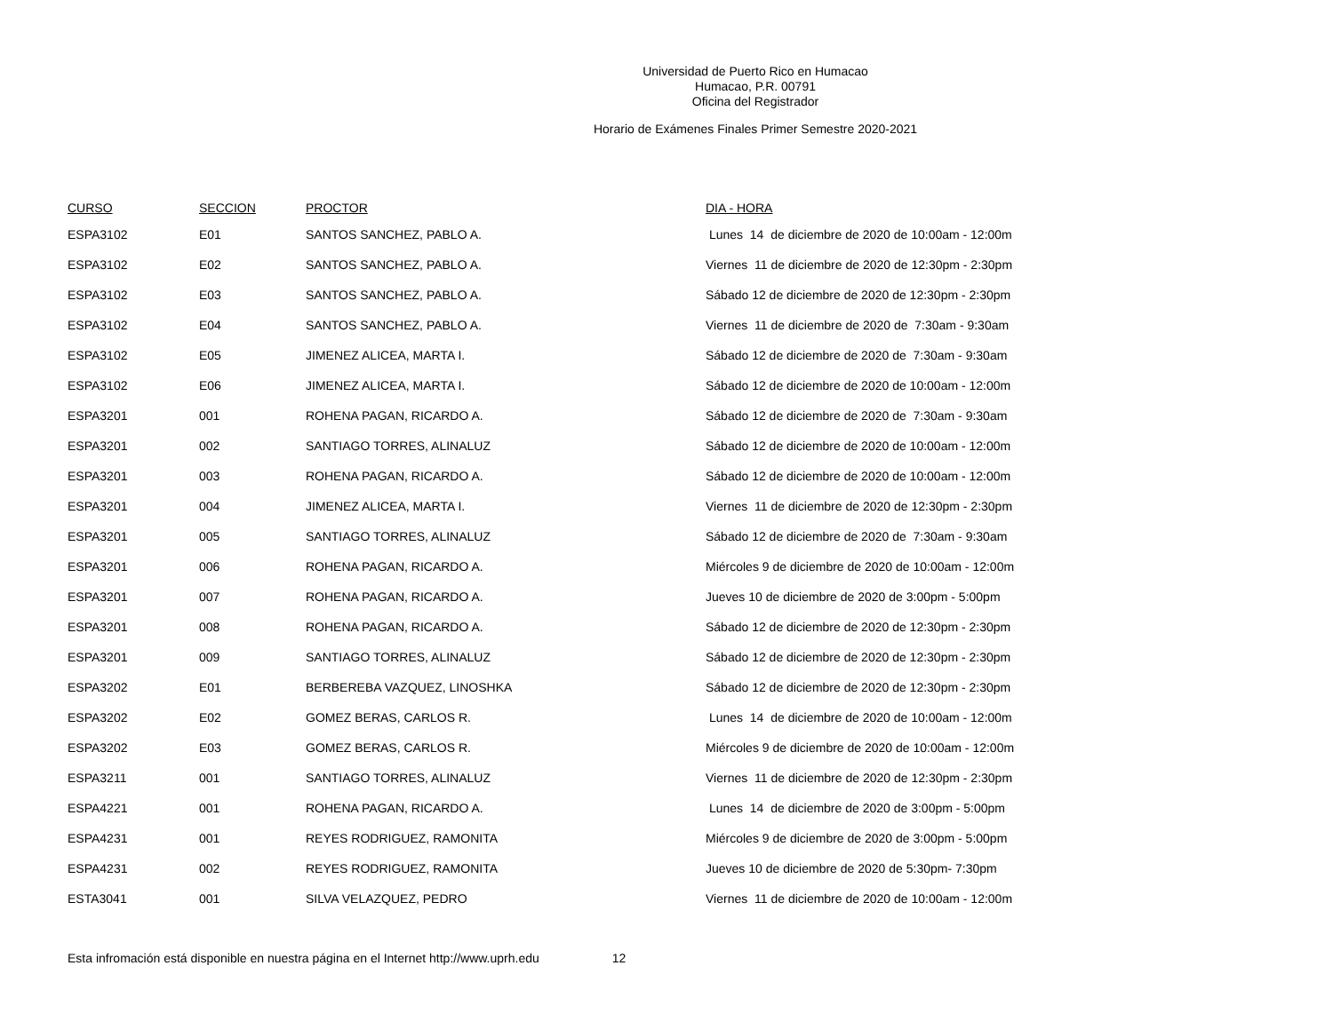Universidad de Puerto Rico en Humacao
Humacao, P.R. 00791
Oficina del Registrador
Horario de Exámenes Finales Primer Semestre 2020-2021
| CURSO | SECCION | PROCTOR | DIA - HORA |
| --- | --- | --- | --- |
| ESPA3102 | E01 | SANTOS SANCHEZ, PABLO A. | Lunes 14 de diciembre de 2020 de 10:00am - 12:00m |
| ESPA3102 | E02 | SANTOS SANCHEZ, PABLO A. | Viernes 11 de diciembre de 2020 de 12:30pm - 2:30pm |
| ESPA3102 | E03 | SANTOS SANCHEZ, PABLO A. | Sábado 12 de diciembre de 2020 de 12:30pm - 2:30pm |
| ESPA3102 | E04 | SANTOS SANCHEZ, PABLO A. | Viernes 11 de diciembre de 2020 de 7:30am - 9:30am |
| ESPA3102 | E05 | JIMENEZ ALICEA, MARTA I. | Sábado 12 de diciembre de 2020 de 7:30am - 9:30am |
| ESPA3102 | E06 | JIMENEZ ALICEA, MARTA I. | Sábado 12 de diciembre de 2020 de 10:00am - 12:00m |
| ESPA3201 | 001 | ROHENA PAGAN, RICARDO A. | Sábado 12 de diciembre de 2020 de 7:30am - 9:30am |
| ESPA3201 | 002 | SANTIAGO TORRES, ALINALUZ | Sábado 12 de diciembre de 2020 de 10:00am - 12:00m |
| ESPA3201 | 003 | ROHENA PAGAN, RICARDO A. | Sábado 12 de diciembre de 2020 de 10:00am - 12:00m |
| ESPA3201 | 004 | JIMENEZ ALICEA, MARTA I. | Viernes 11 de diciembre de 2020 de 12:30pm - 2:30pm |
| ESPA3201 | 005 | SANTIAGO TORRES, ALINALUZ | Sábado 12 de diciembre de 2020 de 7:30am - 9:30am |
| ESPA3201 | 006 | ROHENA PAGAN, RICARDO A. | Miércoles 9 de diciembre de 2020 de 10:00am - 12:00m |
| ESPA3201 | 007 | ROHENA PAGAN, RICARDO A. | Jueves 10 de diciembre de 2020 de 3:00pm - 5:00pm |
| ESPA3201 | 008 | ROHENA PAGAN, RICARDO A. | Sábado 12 de diciembre de 2020 de 12:30pm - 2:30pm |
| ESPA3201 | 009 | SANTIAGO TORRES, ALINALUZ | Sábado 12 de diciembre de 2020 de 12:30pm - 2:30pm |
| ESPA3202 | E01 | BERBEREBA VAZQUEZ, LINOSHKA | Sábado 12 de diciembre de 2020 de 12:30pm - 2:30pm |
| ESPA3202 | E02 | GOMEZ BERAS, CARLOS R. | Lunes 14 de diciembre de 2020 de 10:00am - 12:00m |
| ESPA3202 | E03 | GOMEZ BERAS, CARLOS R. | Miércoles 9 de diciembre de 2020 de 10:00am - 12:00m |
| ESPA3211 | 001 | SANTIAGO TORRES, ALINALUZ | Viernes 11 de diciembre de 2020 de 12:30pm - 2:30pm |
| ESPA4221 | 001 | ROHENA PAGAN, RICARDO A. | Lunes 14 de diciembre de 2020 de 3:00pm - 5:00pm |
| ESPA4231 | 001 | REYES RODRIGUEZ, RAMONITA | Miércoles 9 de diciembre de 2020 de 3:00pm - 5:00pm |
| ESPA4231 | 002 | REYES RODRIGUEZ, RAMONITA | Jueves 10 de diciembre de 2020 de 5:30pm- 7:30pm |
| ESTA3041 | 001 | SILVA VELAZQUEZ, PEDRO | Viernes 11 de diciembre de 2020 de 10:00am - 12:00m |
Esta infromación está disponible en nuestra página en el Internet http://www.uprh.edu 12